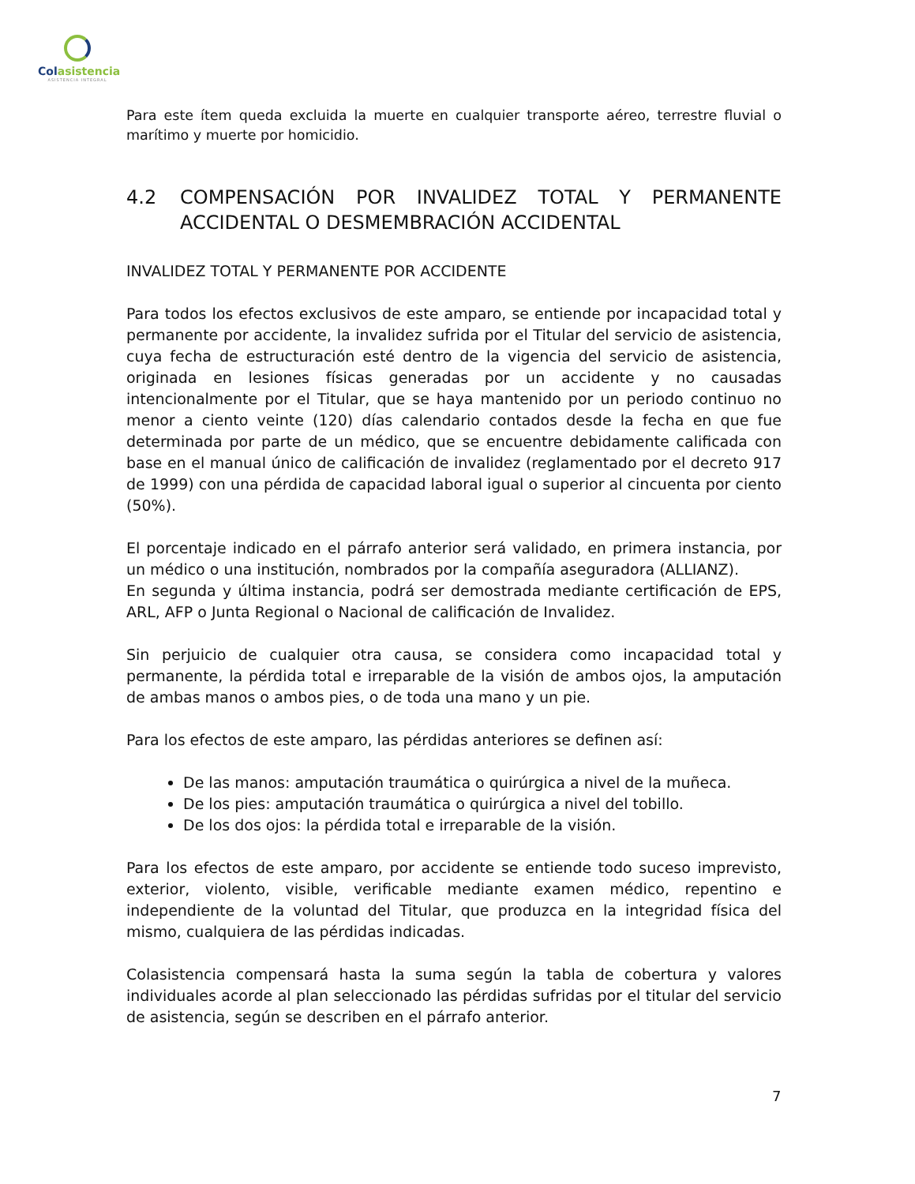Colasistencia
ASISTENCIA INTEGRAL
Para este ítem queda excluida la muerte en cualquier transporte aéreo, terrestre fluvial o marítimo y muerte por homicidio.
4.2 COMPENSACIÓN POR INVALIDEZ TOTAL Y PERMANENTE ACCIDENTAL O DESMEMBRACIÓN ACCIDENTAL
INVALIDEZ TOTAL Y PERMANENTE POR ACCIDENTE
Para todos los efectos exclusivos de este amparo, se entiende por incapacidad total y permanente por accidente, la invalidez sufrida por el Titular del servicio de asistencia, cuya fecha de estructuración esté dentro de la vigencia del servicio de asistencia, originada en lesiones físicas generadas por un accidente y no causadas intencionalmente por el Titular, que se haya mantenido por un periodo continuo no menor a ciento veinte (120) días calendario contados desde la fecha en que fue determinada por parte de un médico, que se encuentre debidamente calificada con base en el manual único de calificación de invalidez (reglamentado por el decreto 917 de 1999) con una pérdida de capacidad laboral igual o superior al cincuenta por ciento (50%).
El porcentaje indicado en el párrafo anterior será validado, en primera instancia, por un médico o una institución, nombrados por la compañía aseguradora (ALLIANZ).
En segunda y última instancia, podrá ser demostrada mediante certificación de EPS, ARL, AFP o Junta Regional o Nacional de calificación de Invalidez.
Sin perjuicio de cualquier otra causa, se considera como incapacidad total y permanente, la pérdida total e irreparable de la visión de ambos ojos, la amputación de ambas manos o ambos pies, o de toda una mano y un pie.
Para los efectos de este amparo, las pérdidas anteriores se definen así:
De las manos: amputación traumática o quirúrgica a nivel de la muñeca.
De los pies: amputación traumática o quirúrgica a nivel del tobillo.
De los dos ojos: la pérdida total e irreparable de la visión.
Para los efectos de este amparo, por accidente se entiende todo suceso imprevisto, exterior, violento, visible, verificable mediante examen médico, repentino e independiente de la voluntad del Titular, que produzca en la integridad física del mismo, cualquiera de las pérdidas indicadas.
Colasistencia compensará hasta la suma según la tabla de cobertura y valores individuales acorde al plan seleccionado las pérdidas sufridas por el titular del servicio de asistencia, según se describen en el párrafo anterior.
7